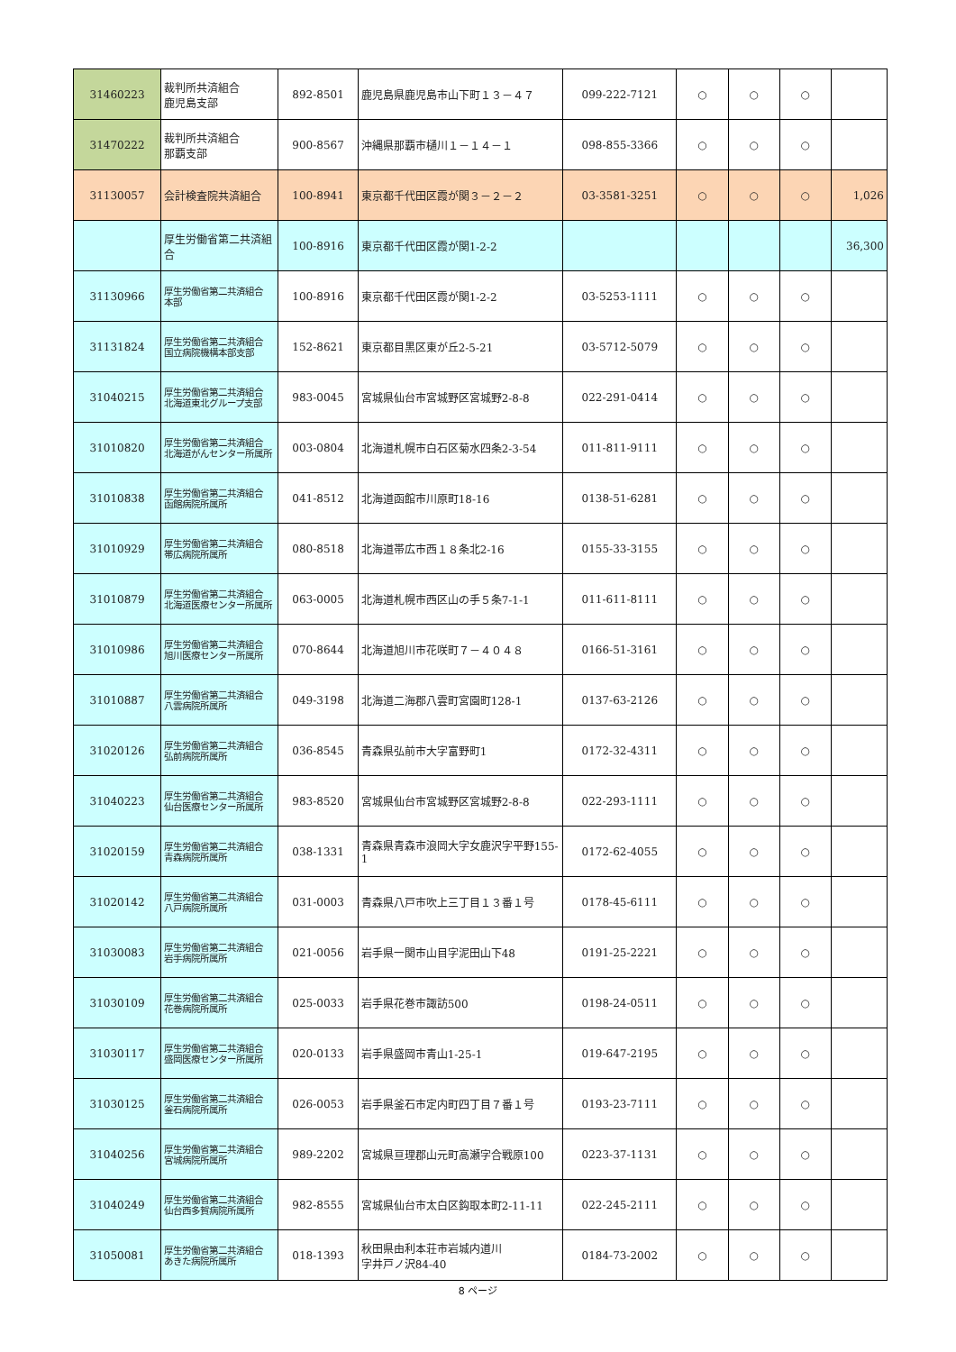| 31460223 | 裁判所共済組合 鹿児島支部 | 892-8501 | 鹿児島県鹿児島市山下町１３－４７ | 099-222-7121 | ○ | ○ | ○ | |
| 31470222 | 裁判所共済組合 那覇支部 | 900-8567 | 沖縄県那覇市樋川１－１４－１ | 098-855-3366 | ○ | ○ | ○ | |
| 31130057 | 会計検査院共済組合 | 100-8941 | 東京都千代田区霞が関３－２－２ | 03-3581-3251 | ○ | ○ | ○ | 1,026 |
| | 厚生労働省第二共済組合 | 100-8916 | 東京都千代田区霞が関1-2-2 | | | | | 36,300 |
| 31130966 | 厚生労働省第二共済組合 本部 | 100-8916 | 東京都千代田区霞が関1-2-2 | 03-5253-1111 | ○ | ○ | ○ | |
| 31131824 | 厚生労働省第二共済組合 国立病院機構本部支部 | 152-8621 | 東京都目黒区東が丘2-5-21 | 03-5712-5079 | ○ | ○ | ○ | |
| 31040215 | 厚生労働省第二共済組合 北海道東北グループ支部 | 983-0045 | 宮城県仙台市宮城野区宮城野2-8-8 | 022-291-0414 | ○ | ○ | ○ | |
| 31010820 | 厚生労働省第二共済組合 北海道がんセンター所属所 | 003-0804 | 北海道札幌市白石区菊水四条2-3-54 | 011-811-9111 | ○ | ○ | ○ | |
| 31010838 | 厚生労働省第二共済組合 函館病院所属所 | 041-8512 | 北海道函館市川原町18-16 | 0138-51-6281 | ○ | ○ | ○ | |
| 31010929 | 厚生労働省第二共済組合 帯広病院所属所 | 080-8518 | 北海道帯広市西１８条北2-16 | 0155-33-3155 | ○ | ○ | ○ | |
| 31010879 | 厚生労働省第二共済組合 北海道医療センター所属所 | 063-0005 | 北海道札幌市西区山の手５条7-1-1 | 011-611-8111 | ○ | ○ | ○ | |
| 31010986 | 厚生労働省第二共済組合 旭川医療センター所属所 | 070-8644 | 北海道旭川市花咲町７－４０４８ | 0166-51-3161 | ○ | ○ | ○ | |
| 31010887 | 厚生労働省第二共済組合 八雲病院所属所 | 049-3198 | 北海道二海郡八雲町宮園町128-1 | 0137-63-2126 | ○ | ○ | ○ | |
| 31020126 | 厚生労働省第二共済組合 弘前病院所属所 | 036-8545 | 青森県弘前市大字富野町1 | 0172-32-4311 | ○ | ○ | ○ | |
| 31040223 | 厚生労働省第二共済組合 仙台医療センター所属所 | 983-8520 | 宮城県仙台市宮城野区宮城野2-8-8 | 022-293-1111 | ○ | ○ | ○ | |
| 31020159 | 厚生労働省第二共済組合 青森病院所属所 | 038-1331 | 青森県青森市浪岡大字女鹿沢字平野155-1 | 0172-62-4055 | ○ | ○ | ○ | |
| 31020142 | 厚生労働省第二共済組合 八戸病院所属所 | 031-0003 | 青森県八戸市吹上三丁目１３番１号 | 0178-45-6111 | ○ | ○ | ○ | |
| 31030083 | 厚生労働省第二共済組合 岩手病院所属所 | 021-0056 | 岩手県一関市山目字泥田山下48 | 0191-25-2221 | ○ | ○ | ○ | |
| 31030109 | 厚生労働省第二共済組合 花巻病院所属所 | 025-0033 | 岩手県花巻市諏訪500 | 0198-24-0511 | ○ | ○ | ○ | |
| 31030117 | 厚生労働省第二共済組合 盛岡医療センター所属所 | 020-0133 | 岩手県盛岡市青山1-25-1 | 019-647-2195 | ○ | ○ | ○ | |
| 31030125 | 厚生労働省第二共済組合 釜石病院所属所 | 026-0053 | 岩手県釜石市定内町四丁目７番１号 | 0193-23-7111 | ○ | ○ | ○ | |
| 31040256 | 厚生労働省第二共済組合 宮城病院所属所 | 989-2202 | 宮城県亘理郡山元町高瀬字合戦原100 | 0223-37-1131 | ○ | ○ | ○ | |
| 31040249 | 厚生労働省第二共済組合 仙台西多賀病院所属所 | 982-8555 | 宮城県仙台市太白区鈎取本町2-11-11 | 022-245-2111 | ○ | ○ | ○ | |
| 31050081 | 厚生労働省第二共済組合 あきた病院所属所 | 018-1393 | 秋田県由利本荘市岩城内道川 字井戸ノ沢84-40 | 0184-73-2002 | ○ | ○ | ○ | |
8 ページ